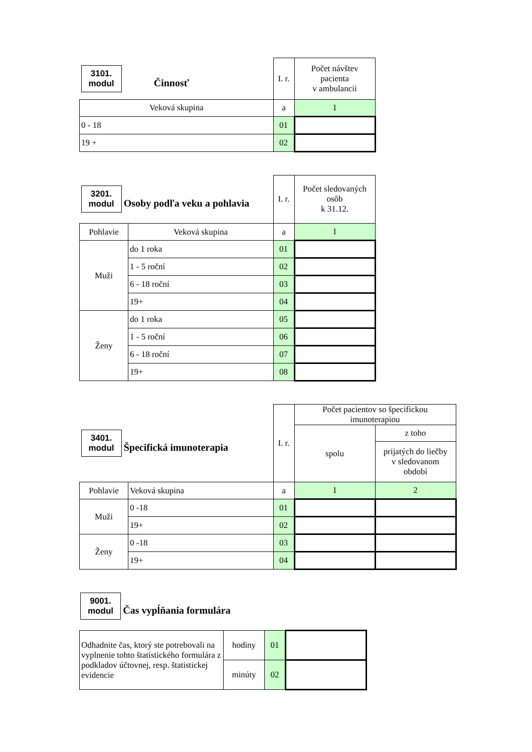| 3101. modul Činnosť | I. r. | Počet návštev pacienta v ambulancii |
| Veková skupina | a | 1 |
| 0 - 18 | 01 | |
| 19 + | 02 | |
| 3201. modul Osoby podľa veku a pohlavia | | I. r. | Počet sledovaných osôb k 31.12. |
| Pohlavie | Veková skupina | a | 1 |
| Muži | do 1 roka | 01 | |
| | 1 - 5 roční | 02 | |
| | 6 - 18 roční | 03 | |
| | 19+ | 04 | |
| Ženy | do 1 roka | 05 | |
| | 1 - 5 roční | 06 | |
| | 6 - 18 roční | 07 | |
| | 19+ | 08 | |
| 3401. modul Špecifická imunoterapia | | I. r. | Počet pacientov so špecifickou imunoterapiou | |
| | | | spolu | z toho |
| | | | | prijatých do liečby v sledovanom období |
| Pohlavie | Veková skupina | a | 1 | 2 |
| Muži | 0 -18 | 01 | | |
| | 19+ | 02 | | |
| Ženy | 0 -18 | 03 | | |
| | 19+ | 04 | | |
9001.
modul Čas vypĺňania formulára
| Odhadnite čas, ktorý ste potrebovali na vyplnenie tohto štatistického formulára z podkladov účtovnej, resp. štatistickej evidencie | hodiny | 01 | |
| | minúty | 02 | |